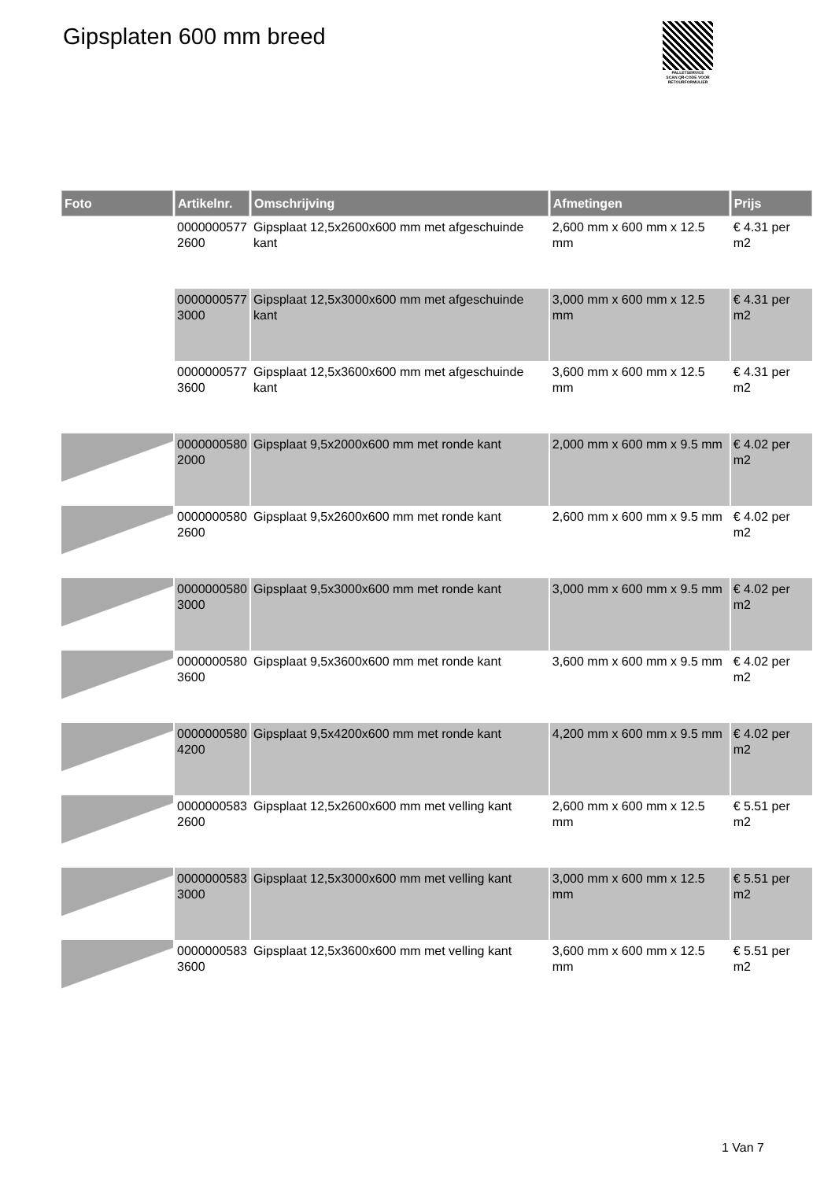Gipsplaten 600 mm breed
PALLETSERVICE
SCAN QR-CODE VOOR RETOURFORMULIER
| Foto | Artikelnr. | Omschrijving | Afmetingen | Prijs |
| --- | --- | --- | --- | --- |
| | 0000000577 2600 | Gipsplaat 12,5x2600x600 mm met afgeschuinde kant | 2,600 mm x 600 mm x 12.5 mm | € 4.31 per m2 |
| | 0000000577 3000 | Gipsplaat 12,5x3000x600 mm met afgeschuinde kant | 3,000 mm x 600 mm x 12.5 mm | € 4.31 per m2 |
| | 0000000577 3600 | Gipsplaat 12,5x3600x600 mm met afgeschuinde kant | 3,600 mm x 600 mm x 12.5 mm | € 4.31 per m2 |
| | 0000000580 2000 | Gipsplaat 9,5x2000x600 mm met ronde kant | 2,000 mm x 600 mm x 9.5 mm | € 4.02 per m2 |
| | 0000000580 2600 | Gipsplaat 9,5x2600x600 mm met ronde kant | 2,600 mm x 600 mm x 9.5 mm | € 4.02 per m2 |
| | 0000000580 3000 | Gipsplaat 9,5x3000x600 mm met ronde kant | 3,000 mm x 600 mm x 9.5 mm | € 4.02 per m2 |
| | 0000000580 3600 | Gipsplaat 9,5x3600x600 mm met ronde kant | 3,600 mm x 600 mm x 9.5 mm | € 4.02 per m2 |
| | 0000000580 4200 | Gipsplaat 9,5x4200x600 mm met ronde kant | 4,200 mm x 600 mm x 9.5 mm | € 4.02 per m2 |
| | 0000000583 2600 | Gipsplaat 12,5x2600x600 mm met velling kant | 2,600 mm x 600 mm x 12.5 mm | € 5.51 per m2 |
| | 0000000583 3000 | Gipsplaat 12,5x3000x600 mm met velling kant | 3,000 mm x 600 mm x 12.5 mm | € 5.51 per m2 |
| | 0000000583 3600 | Gipsplaat 12,5x3600x600 mm met velling kant | 3,600 mm x 600 mm x 12.5 mm | € 5.51 per m2 |
1 Van 7